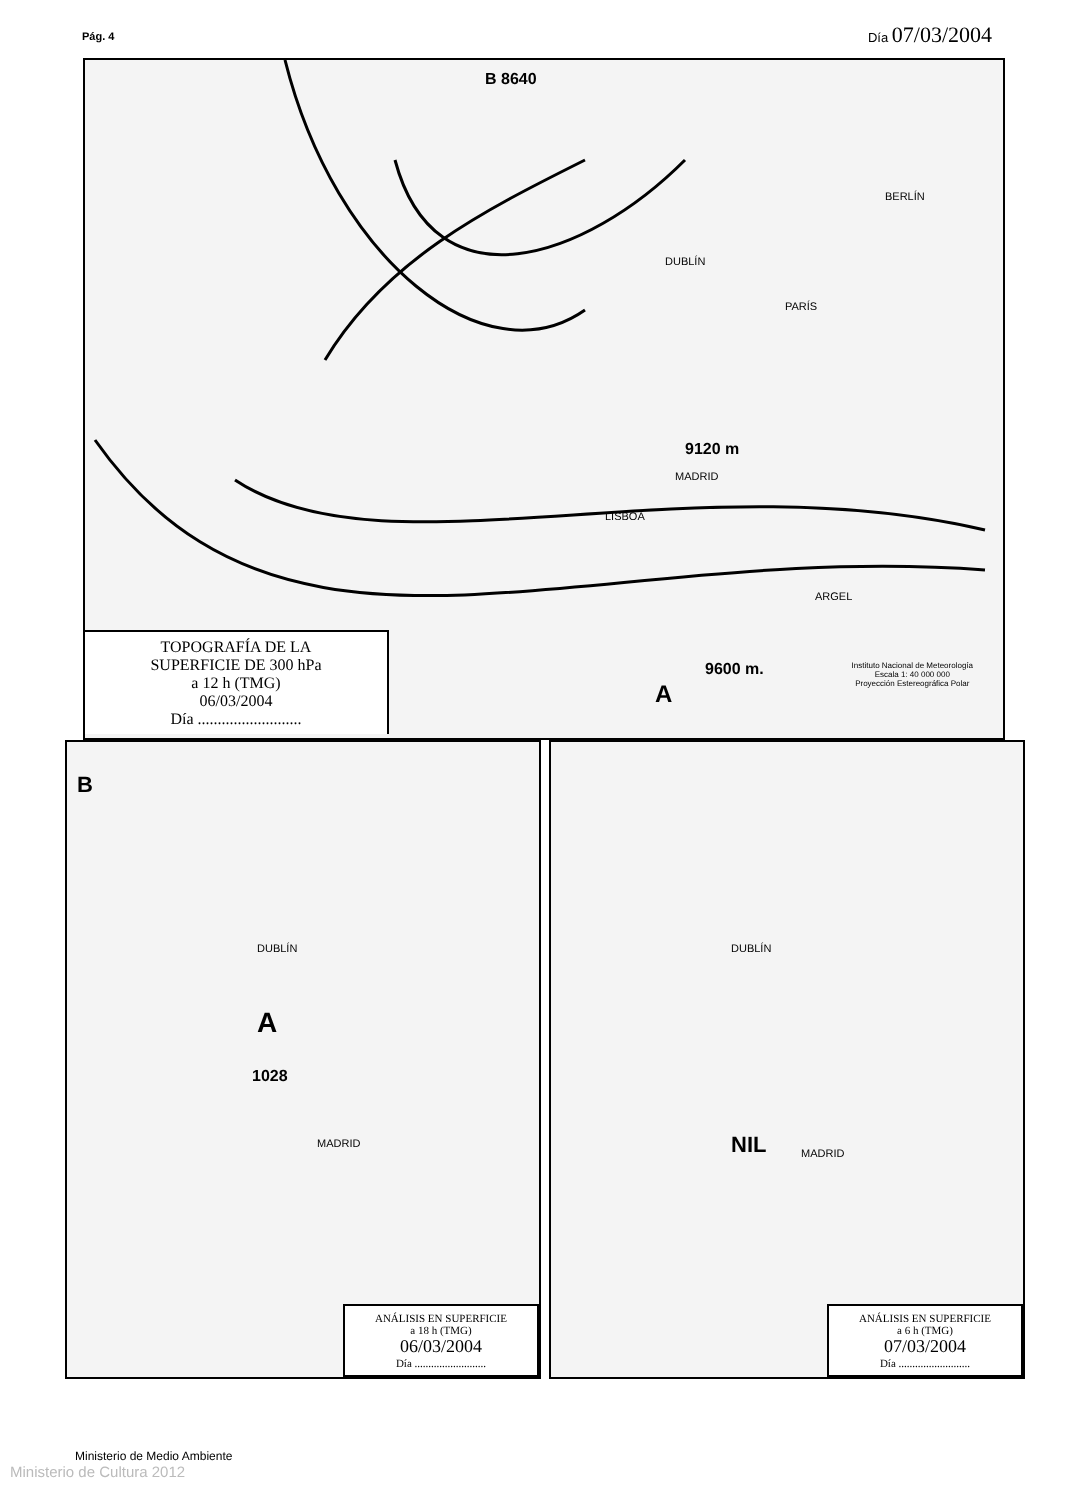Pág. 4 Día 07/03/2004
BERLÍN
DUBLÍN
MADRID
LISBOA
PARÍS
ARGEL
TOPOGRAFÍA DE LA
SUPERFICIE DE 300 hPa
a 12 h (TMG)
06/03/2004
Día ..........................
Instituto Nacional de Meteorología
Escala 1: 40 000 000
Proyección Estereográfica Polar
B 8640
9120 m
A
9600 m.
A
1028
B
DUBLÍN
MADRID
ANÁLISIS EN SUPERFICIE
a 18 h (TMG)
06/03/2004
Día ..........................
NIL
DUBLÍN
MADRID
ANÁLISIS EN SUPERFICIE
a 6 h (TMG)
07/03/2004
Día ..........................
Ministerio de Medio Ambiente
Ministerio de Cultura 2012